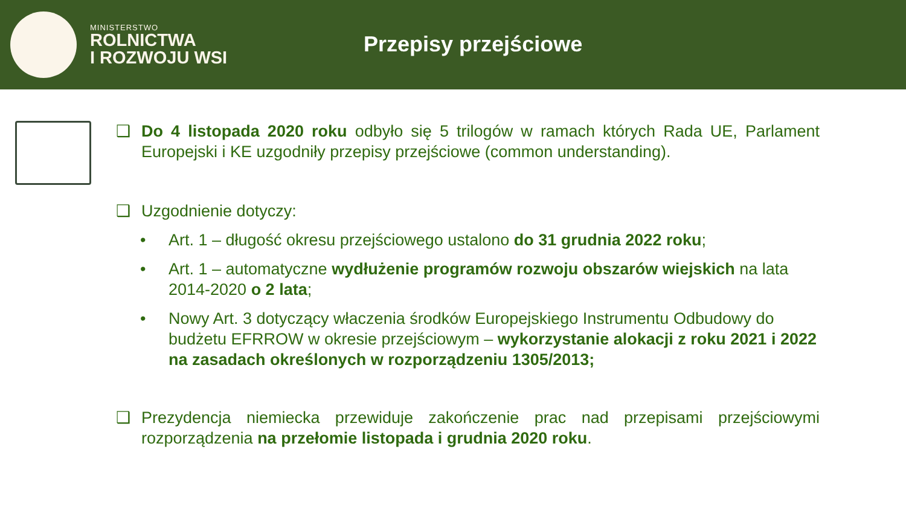MINISTERSTWO
ROLNICTWA
I ROZWOJU WSI
Przepisy przejściowe
❑ Do 4 listopada 2020 roku odbyło się 5 trilogów w ramach których Rada UE, Parlament Europejski i KE uzgodniły przepisy przejściowe (common understanding).
❑ Uzgodnienie dotyczy:
• Art. 1 – długość okresu przejściowego ustalono do 31 grudnia 2022 roku;
• Art. 1 – automatyczne wydłużenie programów rozwoju obszarów wiejskich na lata 2014-2020 o 2 lata;
• Nowy Art. 3 dotyczący właczenia środków Europejskiego Instrumentu Odbudowy do budżetu EFRROW w okresie przejściowym – wykorzystanie alokacji z roku 2021 i 2022 na zasadach określonych w rozporządzeniu 1305/2013;
❑ Prezydencja niemiecka przewiduje zakończenie prac nad przepisami przejściowymi rozporządzenia na przełomie listopada i grudnia 2020 roku.